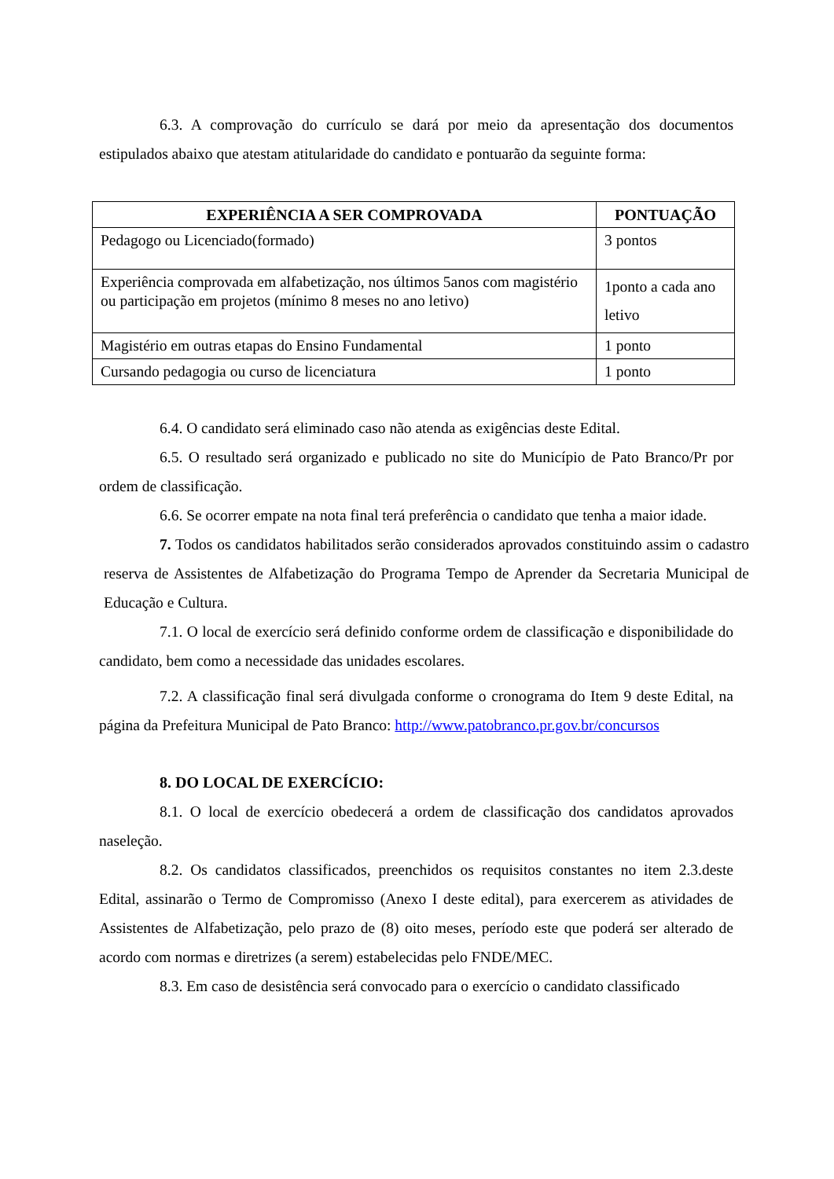6.3. A comprovação do currículo se dará por meio da apresentação dos documentos estipulados abaixo que atestam atitularidade do candidato e pontuarão da seguinte forma:
| EXPERIÊNCIA A SER COMPROVADA | PONTUAÇÃO |
| --- | --- |
| Pedagogo ou Licenciado(formado) | 3 pontos |
| Experiência comprovada em alfabetização, nos últimos 5anos com magistério ou participação em projetos (mínimo 8 meses no ano letivo) | 1ponto a cada ano letivo |
| Magistério em outras etapas do Ensino Fundamental | 1 ponto |
| Cursando pedagogia ou curso de licenciatura | 1 ponto |
6.4. O candidato será eliminado caso não atenda as exigências deste Edital.
6.5. O resultado será organizado e publicado no site do Município de Pato Branco/Pr por ordem de classificação.
6.6. Se ocorrer empate na nota final terá preferência o candidato que tenha a maior idade.
7. Todos os candidatos habilitados serão considerados aprovados constituindo assim o cadastro reserva de Assistentes de Alfabetização do Programa Tempo de Aprender da Secretaria Municipal de Educação e Cultura.
7.1. O local de exercício será definido conforme ordem de classificação e disponibilidade do candidato, bem como a necessidade das unidades escolares.
7.2. A classificação final será divulgada conforme o cronograma do Item 9 deste Edital, na página da Prefeitura Municipal de Pato Branco: http://www.patobranco.pr.gov.br/concursos
8. DO LOCAL DE EXERCÍCIO:
8.1. O local de exercício obedecerá a ordem de classificação dos candidatos aprovados naseleção.
8.2. Os candidatos classificados, preenchidos os requisitos constantes no item 2.3.deste Edital, assinarão o Termo de Compromisso (Anexo I deste edital), para exercerem as atividades de Assistentes de Alfabetização, pelo prazo de (8) oito meses, período este que poderá ser alterado de acordo com normas e diretrizes (a serem) estabelecidas pelo FNDE/MEC.
8.3. Em caso de desistência será convocado para o exercício o candidato classificado